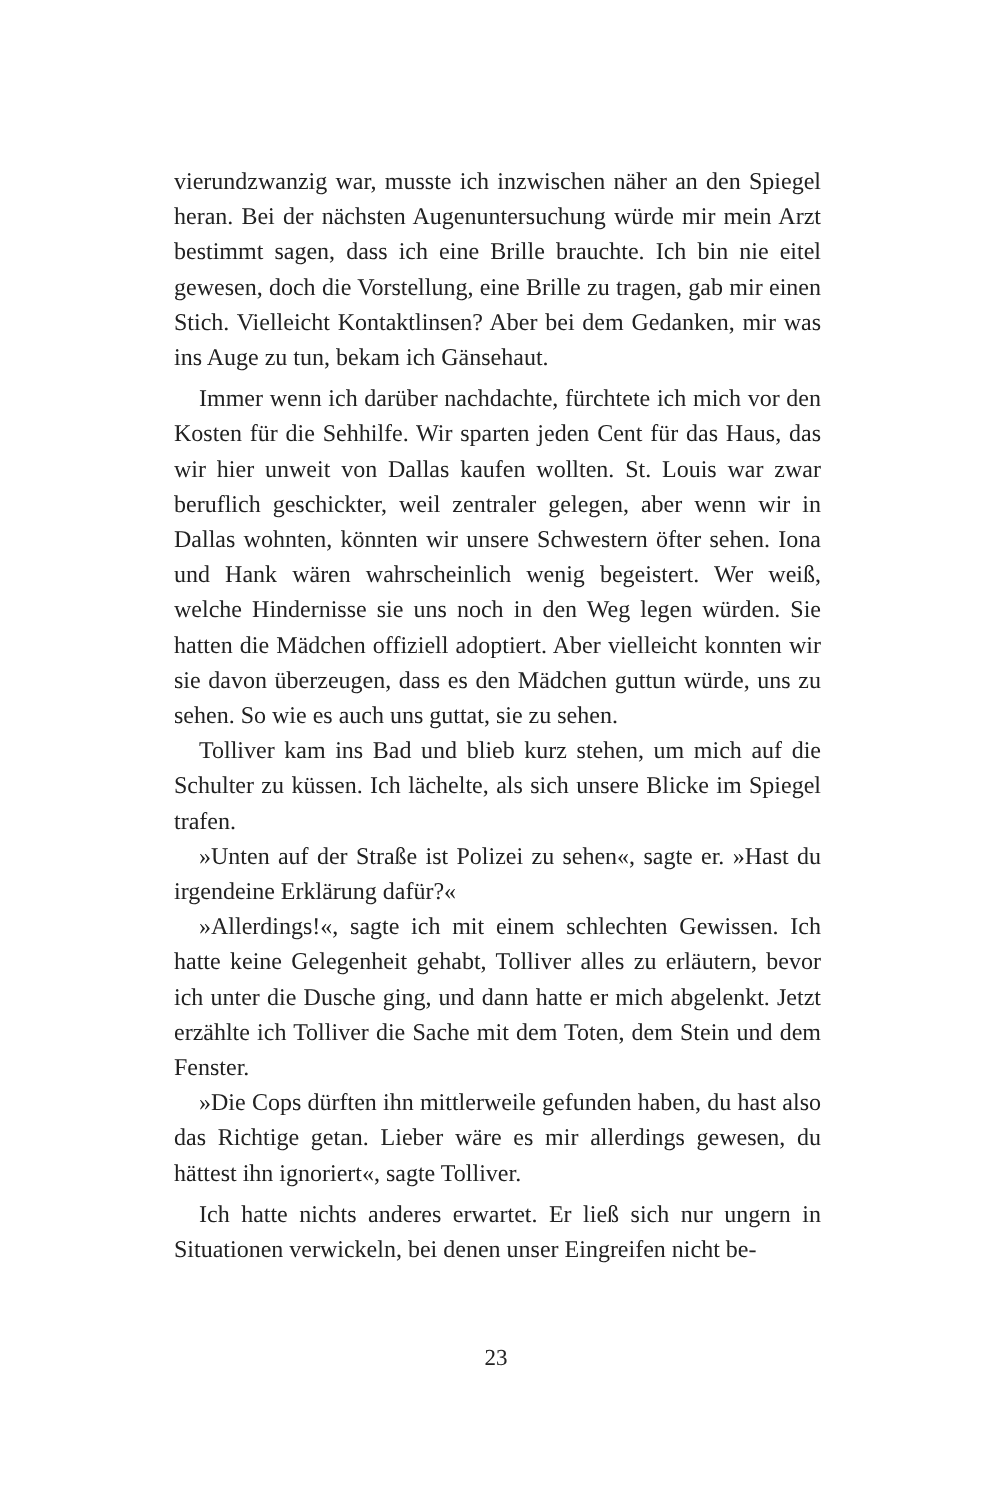vierundzwanzig war, musste ich inzwischen näher an den Spiegel heran. Bei der nächsten Augenuntersuchung würde mir mein Arzt bestimmt sagen, dass ich eine Brille brauchte. Ich bin nie eitel gewesen, doch die Vorstellung, eine Brille zu tragen, gab mir einen Stich. Vielleicht Kontaktlinsen? Aber bei dem Gedanken, mir was ins Auge zu tun, bekam ich Gänsehaut.
Immer wenn ich darüber nachdachte, fürchtete ich mich vor den Kosten für die Sehhilfe. Wir sparten jeden Cent für das Haus, das wir hier unweit von Dallas kaufen wollten. St. Louis war zwar beruflich geschickter, weil zentraler gelegen, aber wenn wir in Dallas wohnten, könnten wir unsere Schwestern öfter sehen. Iona und Hank wären wahrscheinlich wenig begeistert. Wer weiß, welche Hindernisse sie uns noch in den Weg legen würden. Sie hatten die Mädchen offiziell adoptiert. Aber vielleicht konnten wir sie davon überzeugen, dass es den Mädchen guttun würde, uns zu sehen. So wie es auch uns guttat, sie zu sehen.
Tolliver kam ins Bad und blieb kurz stehen, um mich auf die Schulter zu küssen. Ich lächelte, als sich unsere Blicke im Spiegel trafen.
»Unten auf der Straße ist Polizei zu sehen«, sagte er. »Hast du irgendeine Erklärung dafür?«
»Allerdings!«, sagte ich mit einem schlechten Gewissen. Ich hatte keine Gelegenheit gehabt, Tolliver alles zu erläutern, bevor ich unter die Dusche ging, und dann hatte er mich abgelenkt. Jetzt erzählte ich Tolliver die Sache mit dem Toten, dem Stein und dem Fenster.
»Die Cops dürften ihn mittlerweile gefunden haben, du hast also das Richtige getan. Lieber wäre es mir allerdings gewesen, du hättest ihn ignoriert«, sagte Tolliver.
Ich hatte nichts anderes erwartet. Er ließ sich nur ungern in Situationen verwickeln, bei denen unser Eingreifen nicht be-
23